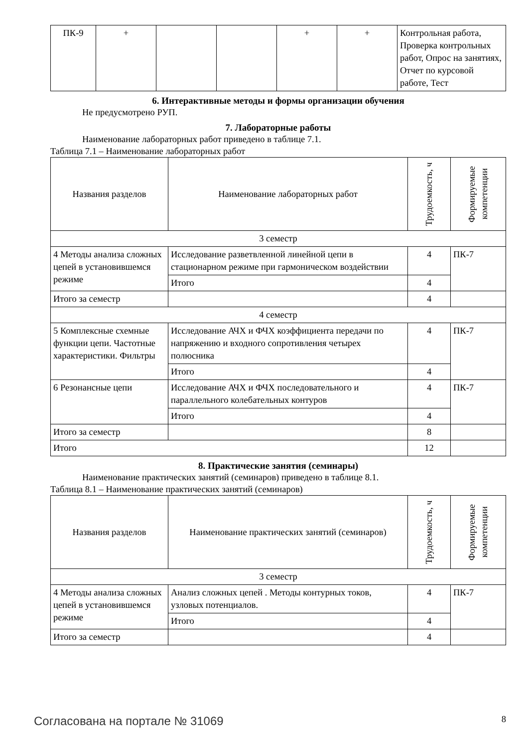| ПК-9 | + | | | + | + | Контрольная работа, Проверка контрольных работ, Опрос на занятиях, Отчет по курсовой работе, Тест |
6. Интерактивные методы и формы организации обучения
Не предусмотрено РУП.
7. Лабораторные работы
Наименование лабораторных работ приведено в таблице 7.1.
Таблица 7.1 – Наименование лабораторных работ
| Названия разделов | Наименование лабораторных работ | Трудоемкость, ч | Формируемые компетенции |
| --- | --- | --- | --- |
| 3 семестр | | | |
| 4 Методы анализа сложных цепей в установившемся режиме | Исследование разветвленной линейной цепи в стационарном режиме при гармоническом воздействии | 4 | ПК-7 |
| | Итого | 4 | |
| Итого за семестр | | 4 | |
| 4 семестр | | | |
| 5 Комплексные схемные функции цепи. Частотные характеристики. Фильтры | Исследование АЧХ и ФЧХ коэффициента передачи по напряжению и входного сопротивления четырех полюсника | 4 | ПК-7 |
| | Итого | 4 | |
| 6 Резонансные цепи | Исследование АЧХ и ФЧХ последовательного и параллельного колебательных контуров | 4 | ПК-7 |
| | Итого | 4 | |
| Итого за семестр | | 8 | |
| Итого | | 12 | |
8. Практические занятия (семинары)
Наименование практических занятий (семинаров) приведено в таблице 8.1.
Таблица 8.1 – Наименование практических занятий (семинаров)
| Названия разделов | Наименование практических занятий (семинаров) | Трудоемкость, ч | Формируемые компетенции |
| --- | --- | --- | --- |
| 3 семестр | | | |
| 4 Методы анализа сложных цепей в установившемся режиме | Анализ сложных цепей . Методы контурных токов, узловых потенциалов. | 4 | ПК-7 |
| | Итого | 4 | |
| Итого за семестр | | 4 | |
Согласована на портале № 31069 8